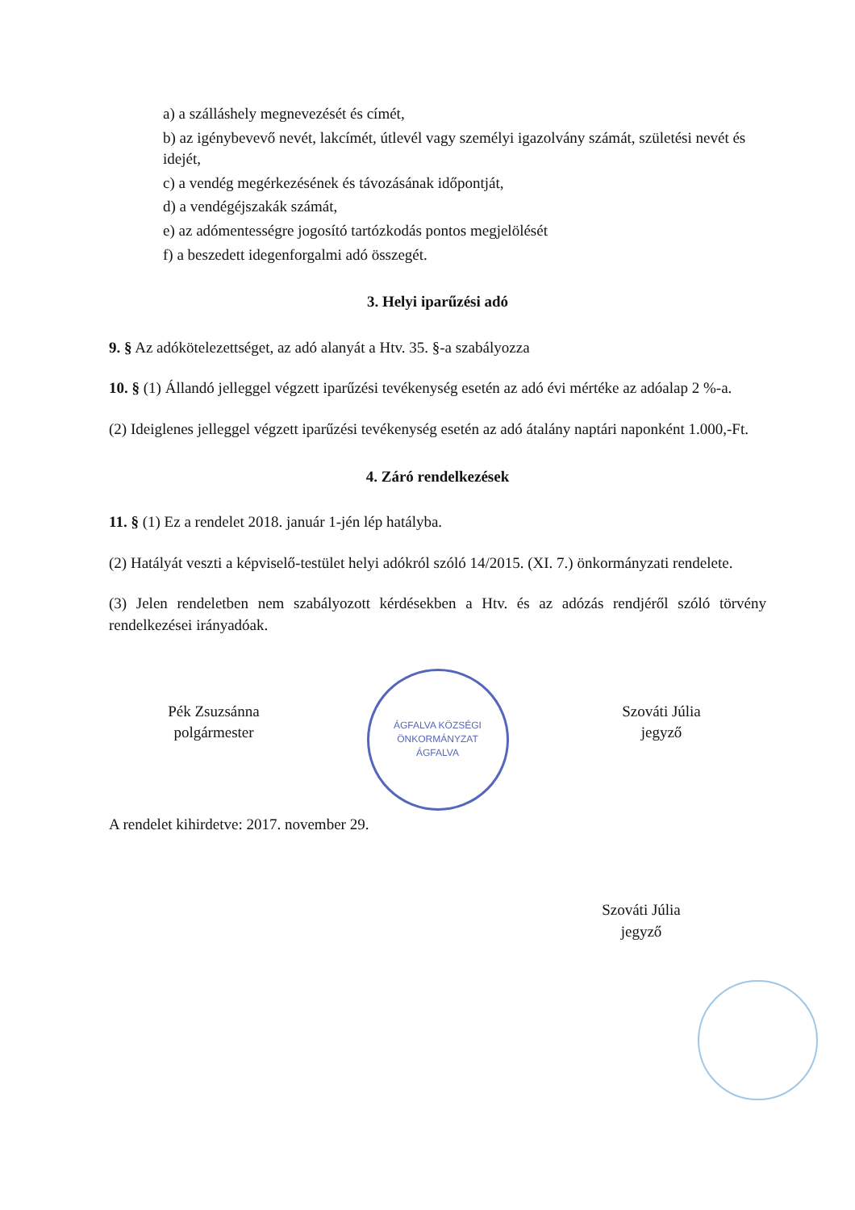a) a szálláshely megnevezését és címét,
b) az igénybevevő nevét, lakcímét, útlevél vagy személyi igazolvány számát, születési nevét és idejét,
c) a vendég megérkezésének és távozásának időpontját,
d) a vendégéjszakák számát,
e) az adómentességre jogosító tartózkodás pontos megjelölését
f) a beszedett idegenforgalmi adó összegét.
3. Helyi iparűzési adó
9. § Az adókötelezettséget, az adó alanyát a Htv. 35. §-a szabályozza
10. § (1) Állandó jelleggel végzett iparűzési tevékenység esetén az adó évi mértéke az adóalap 2 %-a.
(2) Ideiglenes jelleggel végzett iparűzési tevékenység esetén az adó átalány naptári naponként 1.000,-Ft.
4. Záró rendelkezések
11. § (1) Ez a rendelet 2018. január 1-jén lép hatályba.
(2) Hatályát veszti a képviselő-testület helyi adókról szóló 14/2015. (XI. 7.) önkormányzati rendelete.
(3) Jelen rendeletben nem szabályozott kérdésekben a Htv. és az adózás rendjéről szóló törvény rendelkezései irányadóak.
Pék Zsuzsánna
polgármester
ÁGFALVA KÖZSÉGI ÖNKORMÁNYZAT
ÁGFALVA
Szováti Júlia
jegyző
A rendelet kihirdetve: 2017. november 29.
Szováti Júlia
jegyző